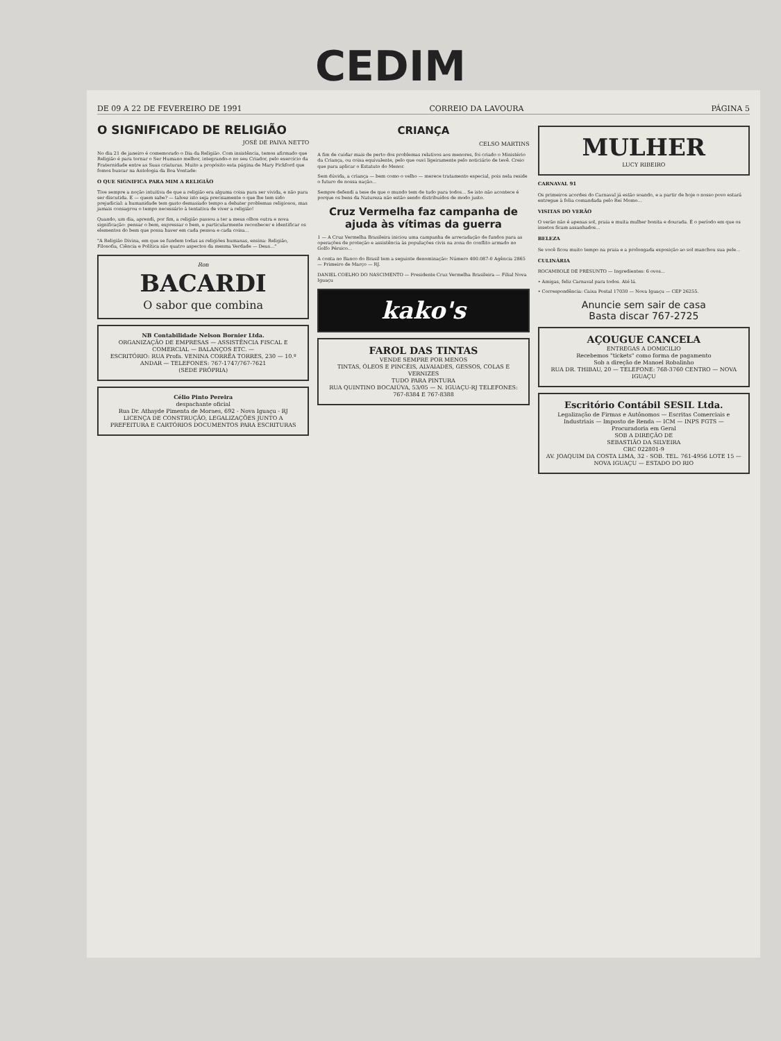CEDIM
DE 09 A 22 DE FEVEREIRO DE 1991 CORREIO DA LAVOURA PÁGINA 5
O SIGNIFICADO DE RELIGIÃO
JOSÉ DE PAIVA NETTO
No dia 21 de janeiro é comemorado o Dia da Religião. Com insistência, temos afirmado que Religião é para tornar o Ser Humano melhor, integrando-o no seu Criador, pelo exercício da Fraternidade entre as Suas criaturas. Muito a propósito esta página de Mary Pickford que fomos buscar na Antologia da Boa Vontade:
O QUE SIGNIFICA PARA MIM A RELIGIÃO
Tive sempre a noção intuitiva de que a religião era alguma coisa para ser vivida, e não para ser discutida. E — quem sabe? — talvez isto seja precisamente o que lhe tem sido prejudicial: a humanidade tem gasto demasiado tempo a debater problemas religiosos, mas jamais consagrou o tempo necessário à tentativa de viver a religião!
Quando, um dia, aprendi, por fim, a religião passou a ter a meus olhos outra e nova significação: pensar o bem, expressar o bem, e particularmente reconhecer e identificar os elementos do bem que possa haver em cada pessoa e cada coisa...
"A Religião Divina, em que se fundem todas as religiões humanas, ensina: Religião, Filosofia, Ciência e Política são quatro aspectos da mesma Verdade — Deus..."
Ron
BACARDI
O sabor que combina
NB Contabilidade Nelson Bornier Ltda.
ORGANIZAÇÃO DE EMPRESAS — ASSISTÊNCIA FISCAL E COMERCIAL — BALANÇOS ETC. —
ESCRITÓRIO: RUA Profa. VENINA CORRÊA TORRES, 230 — 10.º ANDAR — TELEFONES: 767-1747/767-7621
(SEDE PRÓPRIA)
Célio Pinto Pereira
despachante oficial
Rua Dr. Athayde Pimenta de Moraes, 692 - Nova Iguaçu - RJ
LICENÇA DE CONSTRUÇÃO, LEGALIZAÇÕES JUNTO A PREFEITURA E CARTÓRIOS DOCUMENTOS PARA ESCRITURAS
CRIANÇA
CELSO MARTINS
A fim de cuidar mais de perto dos problemas relativos aos menores, foi criado o Ministério da Criança, ou coisa equivalente, pelo que ouvi ligeiramente pelo noticiário de tevê. Creio que para aplicar o Estatuto do Menor.
Sem dúvida, a criança — bem como o velho — merece tratamento especial, pois nela reside o futuro de nossa nação...
Sempre defendi a tese de que o mundo tem de tudo para todos... Se isto não acontece é porque os bens da Natureza não estão sendo distribuídos de modo justo.
Cruz Vermelha faz campanha de ajuda às vítimas da guerra
1 — A Cruz Vermelha Brasileira iniciou uma campanha de arrecadação de fundos para as operações de proteção e assistência às populações civis na zona do conflito armado no Golfo Pérsico...
A conta no Banco do Brasil tem a seguinte denominação: Número 400.087-0 Agência 2865 — Primeiro de Março — RJ.
DANIEL COELHO DO NASCIMENTO — Presidente Cruz Vermelha Brasileira — Filial Nova Iguaçu
kako's
FAROL DAS TINTAS
VENDE SEMPRE POR MENOS
TINTAS, ÓLEOS E PINCÉIS, ALVAIADES, GESSOS, COLAS E VERNIZES
TUDO PARA PINTURA
RUA QUINTINO BOCAIÚVA, 53/05 — N. IGUAÇU-RJ TELEFONES: 767-8384 E 767-8388
MULHER
LUCY RIBEIRO
CARNAVAL 91
Os primeiros acordes do Carnaval já estão soando, e a partir de hoje o nosso povo estará entregue à folia comandada pelo Rei Momo...
VISITAS DO VERÃO
O verão não é apenas sol, praia e muita mulher bonita e dourada. É o período em que os insetos ficam assanhados...
BELEZA
Se você ficou muito tempo na praia e a prolongada exposição ao sol manchou sua pele...
CULINÁRIA
ROCAMBOLE DE PRESUNTO — Ingredientes: 6 ovos...
• Amigas, feliz Carnaval para todos. Até lá.
• Correspondência: Caixa Postal 17030 — Nova Iguaçu — CEP 26255.
Anuncie sem sair de casa
Basta discar 767-2725
AÇOUGUE CANCELA
ENTREGAS A DOMICILIO
Recebemos "tickets" como forma de pagamento
Sob a direção de Manoel Robalinho
RUA DR. THIBAU, 20 — TELEFONE: 768-3760 CENTRO — NOVA IGUAÇU
Escritório Contábil SESIL Ltda.
Legalização de Firmas e Autônomos — Escritas Comerciais e Industriais — Imposto de Renda — ICM — INPS FGTS — Procuradoria em Geral
SOB A DIREÇÃO DE
SEBASTIÃO DA SILVEIRA
CRC 022801-9
AV. JOAQUIM DA COSTA LIMA, 32 - SOB. TEL. 761-4956 LOTE 15 — NOVA IGUAÇU — ESTADO DO RIO